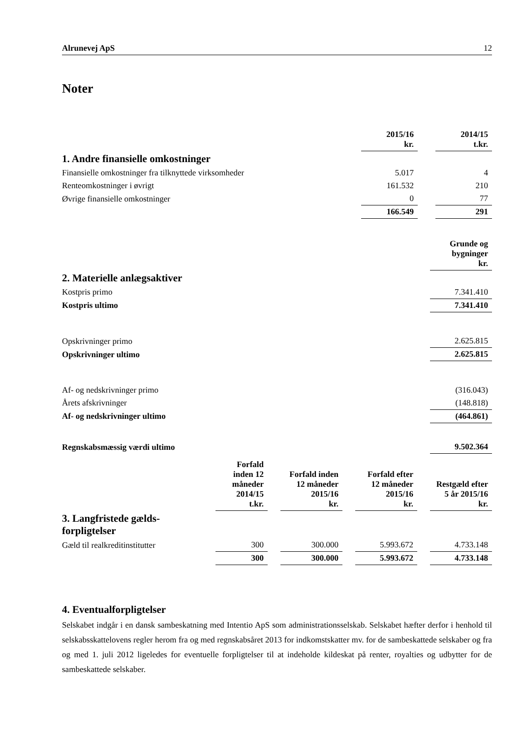Alrunevej ApS 12
Noter
| | 2015/16 kr. | | 2014/15 t.kr. |
| --- | --- | --- | --- |
| 1. Andre finansielle omkostninger | | | |
| Finansielle omkostninger fra tilknyttede virksomheder | 5.017 | | 4 |
| Renteomkostninger i øvrigt | 161.532 | | 210 |
| Øvrige finansielle omkostninger | 0 | | 77 |
| | 166.549 | | 291 |
| | Grunde og bygninger kr. |
| --- | --- |
| 2. Materielle anlægsaktiver | |
| Kostpris primo | 7.341.410 |
| Kostpris ultimo | 7.341.410 |
| Opskrivninger primo | 2.625.815 |
| Opskrivninger ultimo | 2.625.815 |
| Af- og nedskrivninger primo | (316.043) |
| Årets afskrivninger | (148.818) |
| Af- og nedskrivninger ultimo | (464.861) |
| Regnskabsmæssig værdi ultimo | 9.502.364 |
| | Forfald inden 12 måneder 2014/15 t.kr. | | Forfald inden 12 måneder 2015/16 kr. | | Forfald efter 12 måneder 2015/16 kr. | | Restgæld efter 5 år 2015/16 kr. |
| --- | --- | --- | --- | --- | --- | --- | --- |
| 3. Langfristede gælds- forpligtelser | | | | | | | |
| Gæld til realkreditinstitutter | 300 | | 300.000 | | 5.993.672 | | 4.733.148 |
| | 300 | | 300.000 | | 5.993.672 | | 4.733.148 |
4. Eventualforpligtelser
Selskabet indgår i en dansk sambeskatning med Intentio ApS som administrationsselskab. Selskabet hæfter derfor i henhold til selskabsskattelovens regler herom fra og med regnskabsåret 2013 for indkomstskatter mv. for de sambeskattede selskaber og fra og med 1. juli 2012 ligeledes for eventuelle forpligtelser til at indeholde kildeskat på renter, royalties og udbytter for de sambeskattede selskaber.